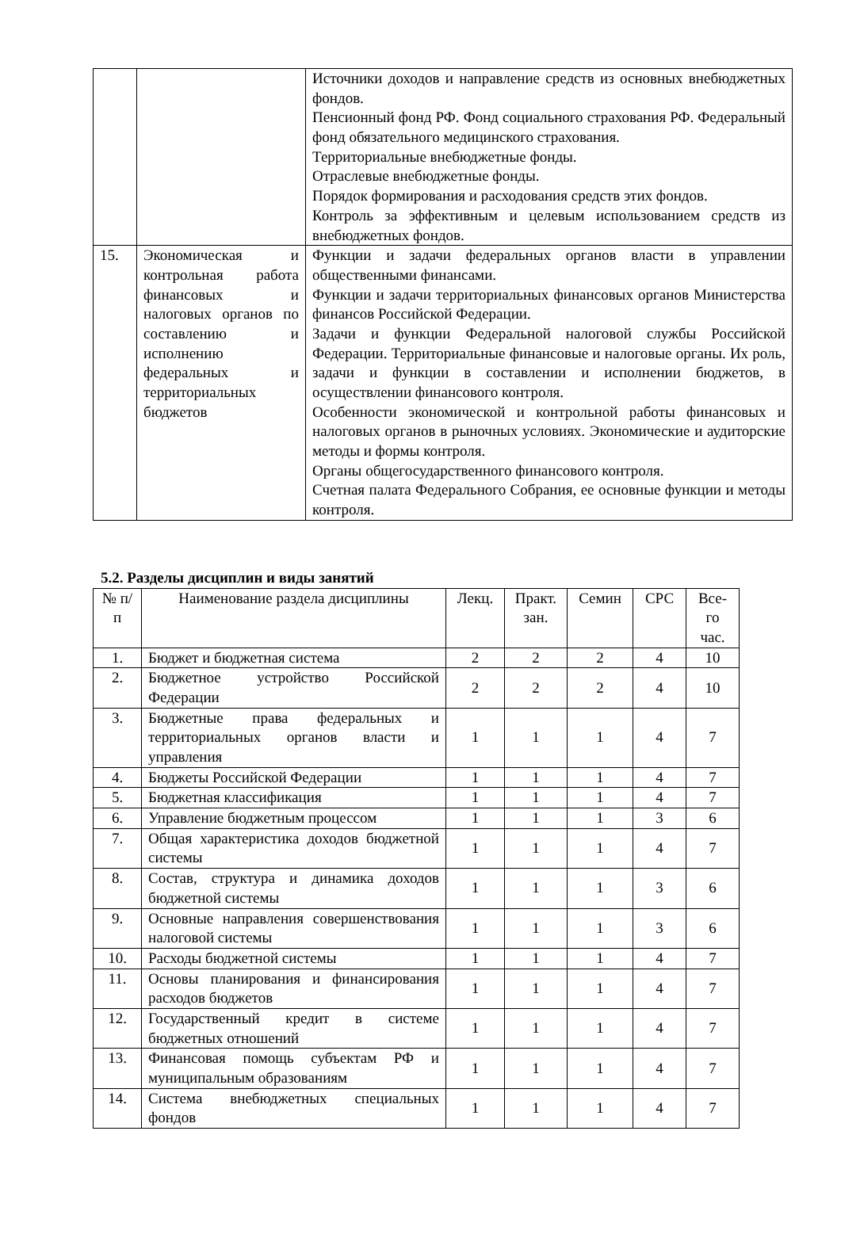| | | Источники доходов и направление средств из основных внебюджетных фондов. Пенсионный фонд РФ. Фонд социального страхования РФ. Федеральный фонд обязательного медицинского страхования. Территориальные внебюджетные фонды. Отраслевые внебюджетные фонды. Порядок формирования и расходования средств этих фондов. Контроль за эффективным и целевым использованием средств из внебюджетных фондов. |
| 15. | Экономическая и контрольная работа финансовых и налоговых органов по составлению и исполнению федеральных и территориальных бюджетов | Функции и задачи федеральных органов власти в управлении общественными финансами. Функции и задачи территориальных финансовых органов Министерства финансов Российской Федерации. Задачи и функции Федеральной налоговой службы Российской Федерации. Территориальные финансовые и налоговые органы. Их роль, задачи и функции в составлении и исполнении бюджетов, в осуществлении финансового контроля. Особенности экономической и контрольной работы финансовых и налоговых органов в рыночных условиях. Экономические и аудиторские методы и формы контроля. Органы общегосударственного финансового контроля. Счетная палата Федерального Собрания, ее основные функции и методы контроля. |
5.2. Разделы дисциплин и виды занятий
| № п/п | Наименование раздела дисциплины | Лекц. | Практ. зан. | Семин | СРС | Все-го час. |
| --- | --- | --- | --- | --- | --- | --- |
| 1. | Бюджет и бюджетная система | 2 | 2 | 2 | 4 | 10 |
| 2. | Бюджетное устройство Российской Федерации | 2 | 2 | 2 | 4 | 10 |
| 3. | Бюджетные права федеральных и территориальных органов власти и управления | 1 | 1 | 1 | 4 | 7 |
| 4. | Бюджеты Российской Федерации | 1 | 1 | 1 | 4 | 7 |
| 5. | Бюджетная классификация | 1 | 1 | 1 | 4 | 7 |
| 6. | Управление бюджетным процессом | 1 | 1 | 1 | 3 | 6 |
| 7. | Общая характеристика доходов бюджетной системы | 1 | 1 | 1 | 4 | 7 |
| 8. | Состав, структура и динамика доходов бюджетной системы | 1 | 1 | 1 | 3 | 6 |
| 9. | Основные направления совершенствования налоговой системы | 1 | 1 | 1 | 3 | 6 |
| 10. | Расходы бюджетной системы | 1 | 1 | 1 | 4 | 7 |
| 11. | Основы планирования и финансирования расходов бюджетов | 1 | 1 | 1 | 4 | 7 |
| 12. | Государственный кредит в системе бюджетных отношений | 1 | 1 | 1 | 4 | 7 |
| 13. | Финансовая помощь субъектам РФ и муниципальным образованиям | 1 | 1 | 1 | 4 | 7 |
| 14. | Система внебюджетных специальных фондов | 1 | 1 | 1 | 4 | 7 |